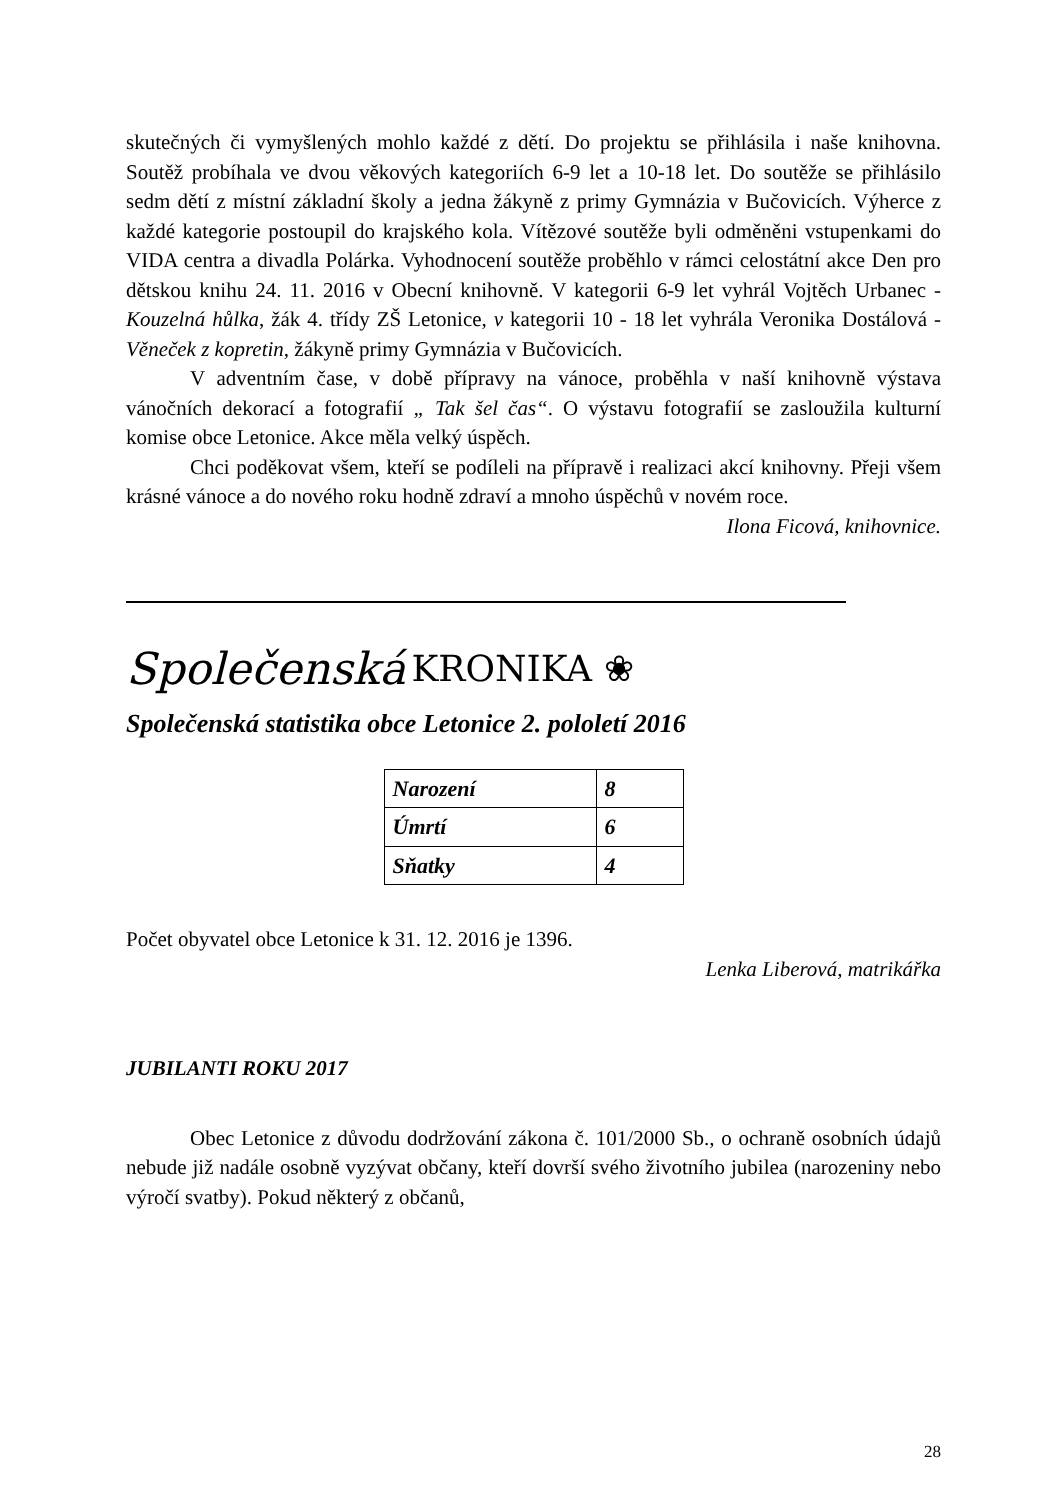skutečných či vymyšlených mohlo každé z dětí. Do projektu se přihlásila i naše knihovna. Soutěž probíhala ve dvou věkových kategoriích 6-9 let a 10-18 let. Do soutěže se přihlásilo sedm dětí z místní základní školy a jedna žákyně z primy Gymnázia v Bučovicích. Výherce z každé kategorie postoupil do krajského kola. Vítězové soutěže byli odměněni vstupenkami do VIDA centra a divadla Polárka. Vyhodnocení soutěže proběhlo v rámci celostátní akce Den pro dětskou knihu 24. 11. 2016 v Obecní knihovně. V kategorii 6-9 let vyhrál Vojtěch Urbanec - Kouzelná hůlka, žák 4. třídy ZŠ Letonice, v kategorii 10 - 18 let vyhrála Veronika Dostálová - Věneček z kopretin, žákyně primy Gymnázia v Bučovicích.
V adventním čase, v době přípravy na vánoce, proběhla v naší knihovně výstava vánočních dekorací a fotografií „ Tak šel čas“. O výstavu fotografií se zasloužila kulturní komise obce Letonice. Akce měla velký úspěch.
Chci poděkovat všem, kteří se podíleli na přípravě i realizaci akcí knihovny. Přeji všem krásné vánoce a do nového roku hodně zdraví a mnoho úspěchů v novém roce.
Ilona Ficová, knihovnice.
Společenská KRONIKA ❀
Společenská statistika obce Letonice 2. pololetí 2016
| Narození | 8 |
| Úmrtí | 6 |
| Sňatky | 4 |
Počet obyvatel obce Letonice k 31. 12. 2016 je 1396.
Lenka Liberová, matrikářka
JUBILANTI ROKU 2017
Obec Letonice z důvodu dodržování zákona č. 101/2000 Sb., o ochraně osobních údajů nebude již nadále osobně vyzývat občany, kteří dovrší svého životního jubilea (narozeniny nebo výročí svatby). Pokud některý z občanů,
28